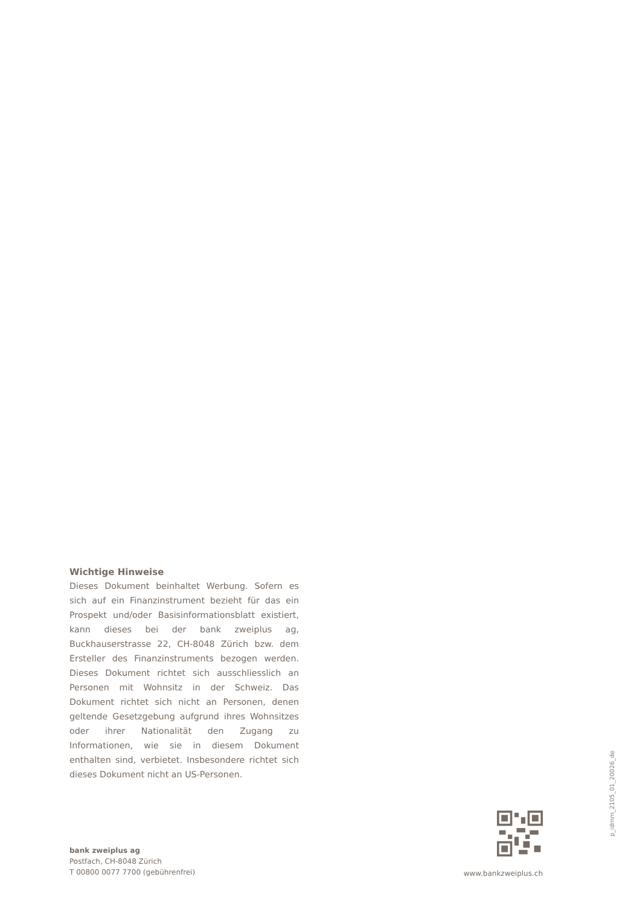Wichtige Hinweise
Dieses Dokument beinhaltet Werbung. Sofern es sich auf ein Finanzinstrument bezieht für das ein Prospekt und/oder Basisinformationsblatt existiert, kann dieses bei der bank zweiplus ag, Buckhauserstrasse 22, CH-8048 Zürich bzw. dem Ersteller des Finanzinstruments bezogen werden. Dieses Dokument richtet sich ausschliesslich an Personen mit Wohnsitz in der Schweiz. Das Dokument richtet sich nicht an Personen, denen geltende Gesetzgebung aufgrund ihres Wohnsitzes oder ihrer Nationalität den Zugang zu Informationen, wie sie in diesem Dokument enthalten sind, verbietet. Insbesondere richtet sich dieses Dokument nicht an US-Personen.
bank zweiplus ag
Postfach, CH-8048 Zürich
T 00800 0077 7700 (gebührenfrei)
www.bankzweiplus.ch
p_idmm_2105_01_20026_de